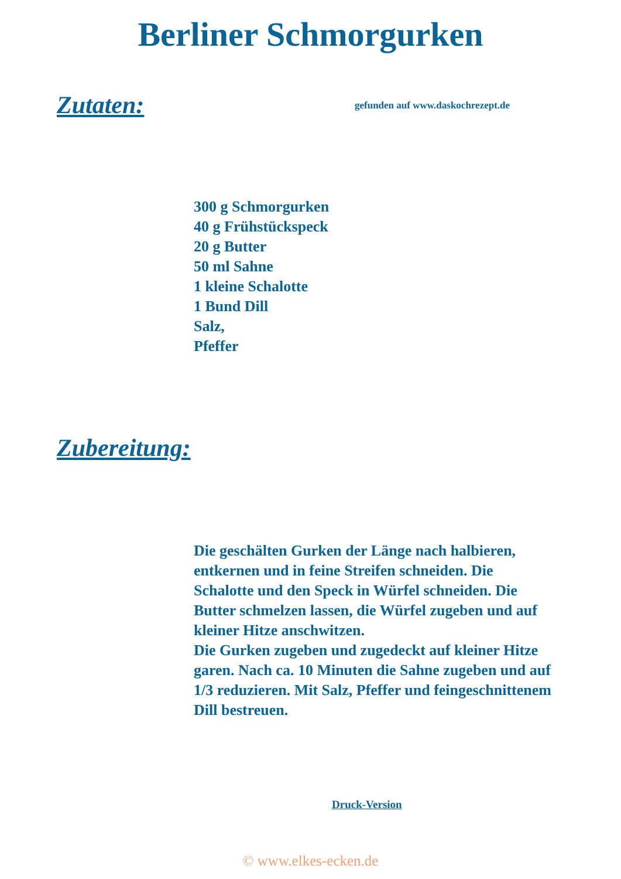Berliner Schmorgurken
Zutaten:
gefunden auf www.daskochrezept.de
300 g Schmorgurken
40 g Frühstückspeck
20 g Butter
50 ml Sahne
1 kleine Schalotte
1 Bund Dill
Salz,
Pfeffer
Zubereitung:
Die geschälten Gurken der Länge nach halbieren, entkernen und in feine Streifen schneiden. Die Schalotte und den Speck in Würfel schneiden. Die Butter schmelzen lassen, die Würfel zugeben und auf kleiner Hitze anschwitzen.
Die Gurken zugeben und zugedeckt auf kleiner Hitze garen. Nach ca. 10 Minuten die Sahne zugeben und auf 1/3 reduzieren. Mit Salz, Pfeffer und feingeschnittenem Dill bestreuen.
Druck-Version
© www.elkes-ecken.de